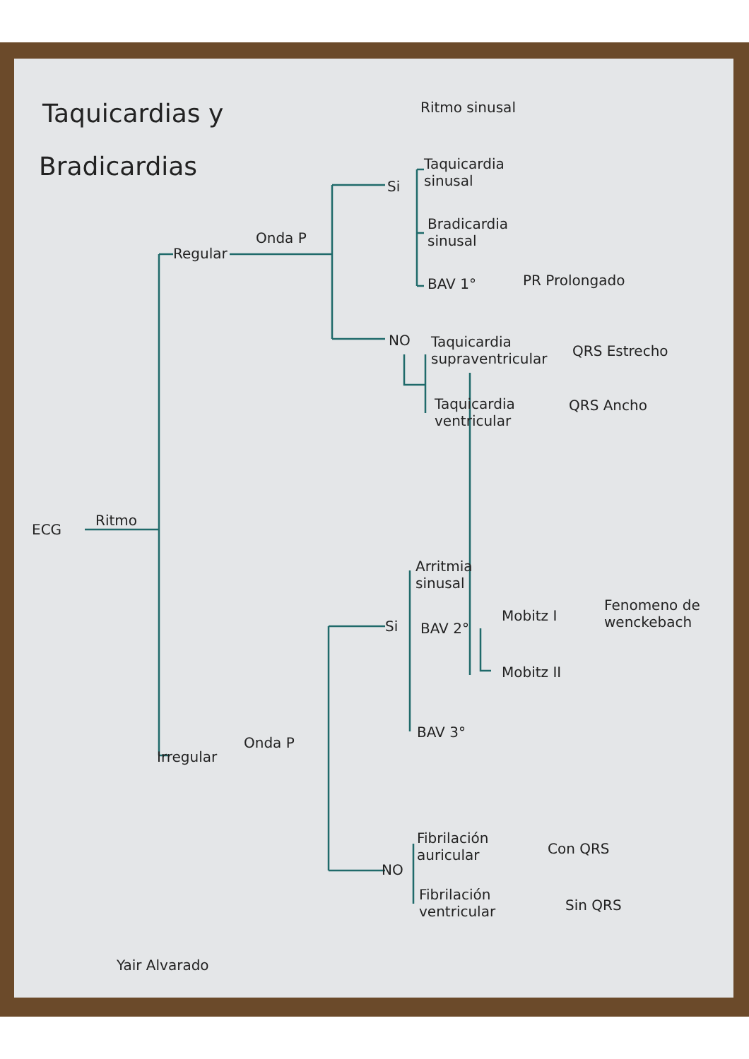Taquicardias y
Bradicardias
Ritmo sinusal
ECG
Ritmo
Regular
Onda P
Si
Taquicardia
sinusal
Bradicardia
sinusal
BAV 1° PR Prolongado
NO
Taquicardia
supraventricular
QRS Estrecho
Taquicardia
ventricular
QRS Ancho
Arritmia
sinusal
Si BAV 2°
Mobitz I
Fenomeno de
wenckebach
Mobitz II
BAV 3°
Irregular
Onda P
NO
Fibrilación
auricular
Con QRS
Fibrilación
ventricular
Sin QRS
Yair Alvarado